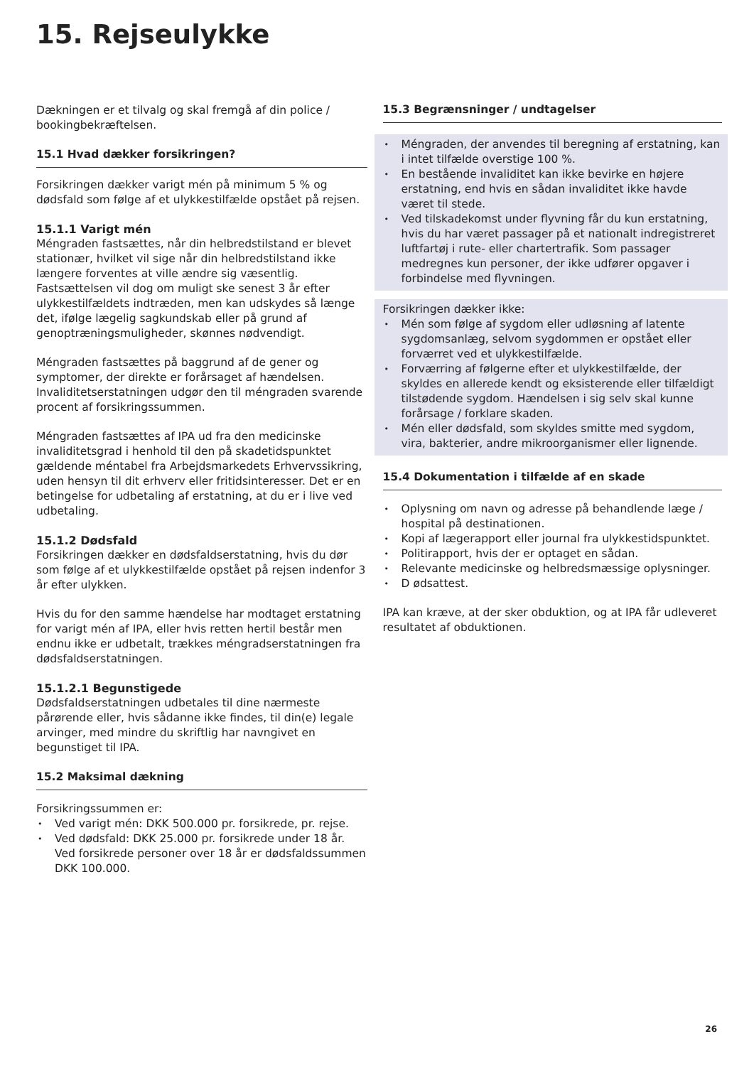15. Rejseulykke
Dækningen er et tilvalg og skal fremgå af din police / bookingbekræftelsen.
15.1 Hvad dækker forsikringen?
Forsikringen dækker varigt mén på minimum 5 % og dødsfald som følge af et ulykkestilfælde opstået på rejsen.
15.1.1 Varigt mén
Méngraden fastsættes, når din helbredstilstand er blevet stationær, hvilket vil sige når din helbredstilstand ikke længere forventes at ville ændre sig væsentlig. Fastsættelsen vil dog om muligt ske senest 3 år efter ulykkestilfældets indtræden, men kan udskydes så længe det, ifølge lægelig sagkundskab eller på grund af genoptræningsmuligheder, skønnes nødvendigt.
Méngraden fastsættes på baggrund af de gener og symptomer, der direkte er forårsaget af hændelsen. Invaliditetserstatningen udgør den til méngraden svarende procent af forsikringssummen.
Méngraden fastsættes af IPA ud fra den medicinske invaliditetsgrad i henhold til den på skadetidspunktet gældende méntabel fra Arbejdsmarkedets Erhvervssikring, uden hensyn til dit erhverv eller fritidsinteresser. Det er en betingelse for udbetaling af erstatning, at du er i live ved udbetaling.
15.1.2 Dødsfald
Forsikringen dækker en dødsfaldserstatning, hvis du dør som følge af et ulykkestilfælde opstået på rejsen indenfor 3 år efter ulykken.
Hvis du for den samme hændelse har modtaget erstatning for varigt mén af IPA, eller hvis retten hertil består men endnu ikke er udbetalt, trækkes méngradserstatningen fra dødsfaldserstatningen.
15.1.2.1 Begunstigede
Dødsfaldserstatningen udbetales til dine nærmeste pårørende eller, hvis sådanne ikke findes, til din(e) legale arvinger, med mindre du skriftlig har navngivet en begunstiget til IPA.
15.2 Maksimal dækning
Forsikringssummen er:
Ved varigt mén: DKK 500.000 pr. forsikrede, pr. rejse.
Ved dødsfald: DKK 25.000 pr. forsikrede under 18 år. Ved forsikrede personer over 18 år er dødsfaldssummen DKK 100.000.
15.3 Begrænsninger / undtagelser
Méngraden, der anvendes til beregning af erstatning, kan i intet tilfælde overstige 100 %.
En bestående invaliditet kan ikke bevirke en højere erstatning, end hvis en sådan invaliditet ikke havde været til stede.
Ved tilskadekomst under flyvning får du kun erstatning, hvis du har været passager på et nationalt indregistreret luftfartøj i rute- eller chartertrafik. Som passager medregnes kun personer, der ikke udfører opgaver i forbindelse med flyvningen.
Forsikringen dækker ikke:
Mén som følge af sygdom eller udløsning af latente sygdomsanlæg, selvom sygdommen er opstået eller forværret ved et ulykkestilfælde.
Forværring af følgerne efter et ulykkestilfælde, der skyldes en allerede kendt og eksisterende eller tilfældigt tilstødende sygdom. Hændelsen i sig selv skal kunne forårsage / forklare skaden.
Mén eller dødsfald, som skyldes smitte med sygdom, vira, bakterier, andre mikroorganismer eller lignende.
15.4 Dokumentation i tilfælde af en skade
Oplysning om navn og adresse på behandlende læge / hospital på destinationen.
Kopi af lægerapport eller journal fra ulykkestidspunktet.
Politirapport, hvis der er optaget en sådan.
Relevante medicinske og helbredsmæssige oplysninger.
D ødsattest.
IPA kan kræve, at der sker obduktion, og at IPA får udleveret resultatet af obduktionen.
26